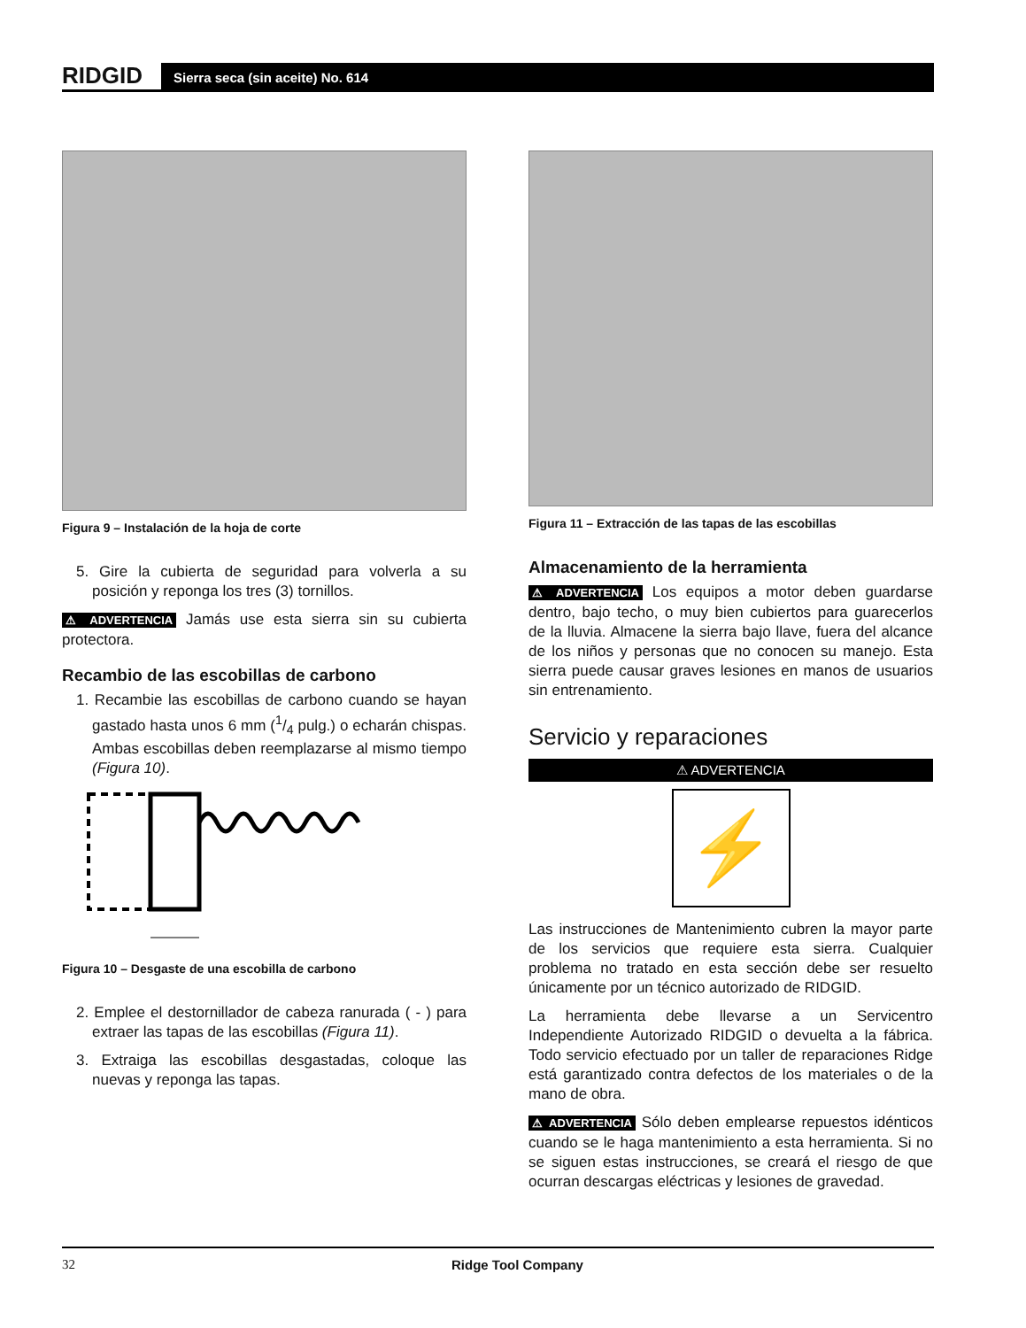RIDGID
Sierra seca (sin aceite) No. 614
Figura 9 – Instalación de la hoja de corte
5. Gire la cubierta de seguridad para volverla a su posición y reponga los tres (3) tornillos.
⚠ ADVERTENCIA Jamás use esta sierra sin su cubierta protectora.
Recambio de las escobillas de carbono
1. Recambie las escobillas de carbono cuando se hayan gastado hasta unos 6 mm (1/4 pulg.) o echarán chispas. Ambas escobillas deben reemplazarse al mismo tiempo (Figura 10).
Figura 10 – Desgaste de una escobilla de carbono
2. Emplee el destornillador de cabeza ranurada ( - ) para extraer las tapas de las escobillas (Figura 11).
3. Extraiga las escobillas desgastadas, coloque las nuevas y reponga las tapas.
Figura 11 – Extracción de las tapas de las escobillas
Almacenamiento de la herramienta
⚠ ADVERTENCIA Los equipos a motor deben guardarse dentro, bajo techo, o muy bien cubiertos para guarecerlos de la lluvia. Almacene la sierra bajo llave, fuera del alcance de los niños y personas que no conocen su manejo. Esta sierra puede causar graves lesiones en manos de usuarios sin entrenamiento.
Servicio y reparaciones
⚠ ADVERTENCIA
⚡
Las instrucciones de Mantenimiento cubren la mayor parte de los servicios que requiere esta sierra. Cualquier problema no tratado en esta sección debe ser resuelto únicamente por un técnico autorizado de RIDGID.
La herramienta debe llevarse a un Servicentro Independiente Autorizado RIDGID o devuelta a la fábrica. Todo servicio efectuado por un taller de reparaciones Ridge está garantizado contra defectos de los materiales o de la mano de obra.
⚠ ADVERTENCIA Sólo deben emplearse repuestos idénticos cuando se le haga mantenimiento a esta herramienta. Si no se siguen estas instrucciones, se creará el riesgo de que ocurran descargas eléctricas y lesiones de gravedad.
32 Ridge Tool Company